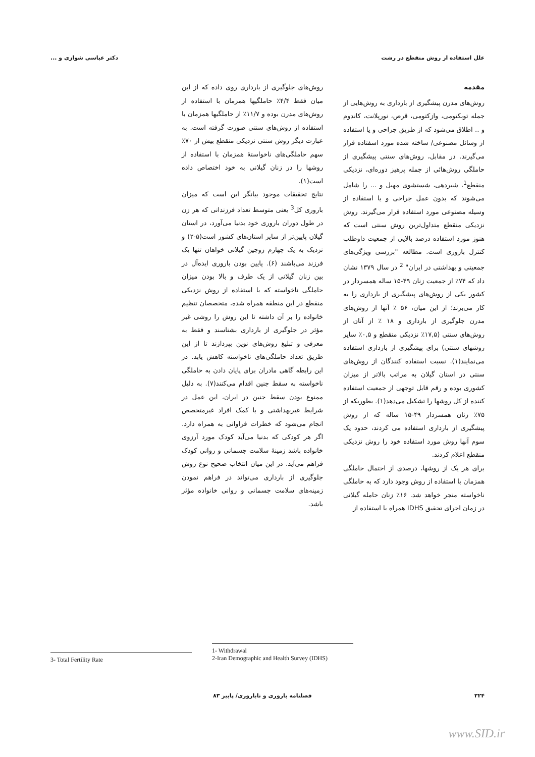علل استفاده از روش منقطع در رشت دکتر عباسی شوازی و ...
مقدمه
روش‌های مدرن پیشگیری از بارداری به روش‌هایی از جمله توبکتومی، وازکتومی، قرص، نورپلانت، کاندوم و .. اطلاق می‌شود که از طریق جراحی و یا استفاده از وسائل مصنوعی/ ساخته شده مورد اسفتاده قرار می‌گیرند. در مقابل، روش‌های سنتی پیشگیری از حاملگی روش‌هائی از جمله پرهیز دوره‌ای، نزدیکی منقطع<sup>1</sup>، شیردهی، شستشوی مهبل و ... را شامل می‌شوند که بدون عمل جراحی و یا استفاده از وسیله مصنوعی مورد استفاده قرار می‌گیرند. روش نزدیکی منقطع متداول‌ترین روش سنتی است که هنوز مورد استفاده درصد بالایی از جمعیت داوطلب کنترل باروری است. مطالعه "بررسی ویژگی‌های جمعیتی و بهداشتی در ایران" <sup>2</sup> در سال ۱۳۷۹ نشان داد که ۷۴٪ از جمعیت زنان ۴۹-۱۵ ساله همسردار در کشور یکی از روش‌های پیشگیری از بارداری را به کار می‌برند؛ از این میان، ۵۶ ٪ آنها از روش‌های مدرن جلوگیری از بارداری و ۱۸ ٪ از آنان از روش‌های سنتی (۱۷,۵٪ نزدیکی منقطع و ۰,۵٪ سایر روشهای سنتی) برای پیشگیری از بارداری استفاده می‌نمایند(۱). نسبت استفاده کنندگان از روش‌های سنتی در استان گیلان به مراتب بالاتر از میزان کشوری بوده و رقم قابل توجهی از جمعیت استفاده کننده از کل روشها را تشکیل می‌دهد(۱). بطوریکه از ۷۵٪ زنان همسردار ۴۹-۱۵ ساله که از روش پیشگیری از بارداری استفاده می کردند، حدود یک سوم آنها روش مورد استفاده خود را روش نزدیکی منقطع اعلام کردند.
برای هر یک از روشها، درصدی از احتمال حاملگی همزمان با استفاده از روش وجود دارد که به حاملگی ناخواسته منجر خواهد شد. ۱۶٪ زنان حامله گیلانی در زمان اجرای تحقیق IDHS همراه با استفاده از
روش‌های جلوگیری از بارداری روی داده که از این میان فقط ۴/۴٪ حاملگیها همزمان با استفاده از روش‌های مدرن بوده و ۱۱/۷٪ از حاملگیها همزمان با استفاده از روش‌های سنتی صورت گرفته است. به عبارت دیگر روش سنتی نزدیکی منقطع بیش از ۷۰٪ سهم حاملگی‌های ناخواستهٔ همزمان با استفاده از روشها را در زنان گیلانی به خود اختصاص داده است(۱).
نتایج تحقیقات موجود بیانگر این است که میزان باروری کل<sup>3</sup> یعنی متوسط تعداد فرزندانی که هر زن در طول دوران باروری خود بدنیا می‌آورد، در استان گیلان پایین‌تر از سایر استان‌های کشور است(۵-۲) و نزدیک به یک چهارم زوجین گیلانی خواهان تنها یک فرزند می‌باشند (۶). پایین بودن باروری ایده‌آل در بین زنان گیلانی از یک طرف و بالا بودن میزان حاملگی ناخواسته که با استفاده از روش نزدیکی منقطع در این منطقه همراه شده، متخصصان تنظیم خانواده را بر آن داشته تا این روش را روشی غیر مؤثر در جلوگیری از بارداری بشناسند و فقط به معرفی و تبلیغ روش‌های نوین بپردازند تا از این طریق تعداد حاملگی‌های ناخواسته کاهش یابد. در این رابطه گاهی مادران برای پایان دادن به حاملگی ناخواسته به سقط جنین اقدام می‌کنند(۷). به دلیل ممنوع بودن سقط جنین در ایران، این عمل در شرایط غیربهداشتی و با کمک افراد غیرمتخصص انجام می‌شود که خطرات فراوانی به همراه دارد. اگر هر کودکی که بدنیا می‌آید کودک مورد آرزوی خانواده باشد زمینهٔ سلامت جسمانی و روانی کودک فراهم می‌آید. در این میان انتخاب صحیح نوع روش جلوگیری از بارداری می‌تواند در فراهم نمودن زمینه‌های سلامت جسمانی و روانی خانواده مؤثر باشد.
3- Total Fertility Rate
1- Withdrawal
2-Iran Demographic and Health Survey (IDHS)
۳۲۴ فصلنامه باروری و ناباروری/ پاییز ۸۳
www.SID.ir